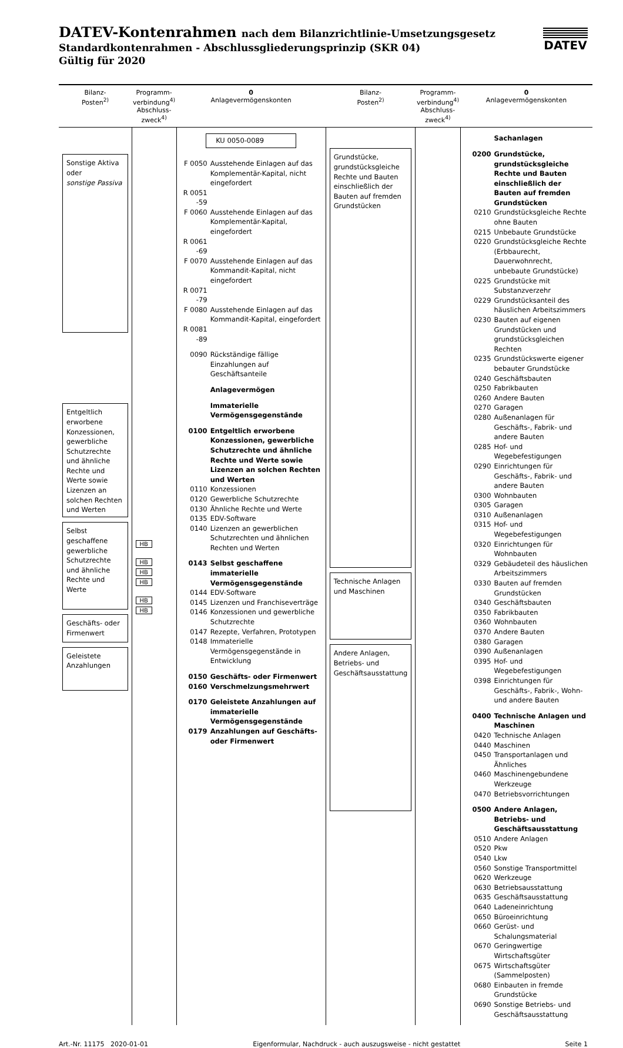DATEV-Kontenrahmen nach dem Bilanzrichtlinie-Umsetzungsgesetz
Standardkontenrahmen - Abschlussgliederungsprinzip (SKR 04)
Gültig für 2020
DATEV
| Bilanz- Posten<sup>2)</sup> | Programm- verbindung<sup>4)</sup> Abschluss- zweck<sup>4)</sup> | 0 Anlagevermögenskonten | Bilanz- Posten<sup>2)</sup> | Programm- verbindung<sup>4)</sup> Abschluss- zweck<sup>4)</sup> | 0 Anlagevermögenskonten |
| --- | --- | --- | --- | --- | --- |
| Sonstige Aktiva oder sonstige Passiva Entgeltlich erworbene Konzessionen, gewerbliche Schutzrechte und ähnliche Rechte und Werte sowie Lizenzen an solchen Rechten und Werten Selbst geschaffene gewerbliche Schutzrechte und ähnliche Rechte und Werte Geschäfts- oder Firmenwert Geleistete Anzahlungen | HB HB HB HB HB HB | KU 0050-0089 F 0050 Ausstehende Einlagen auf das Komplementär-Kapital, nicht eingefordert R 0051 -59 F 0060 Ausstehende Einlagen auf das Komplementär-Kapital, eingefordert R 0061 -69 F 0070 Ausstehende Einlagen auf das Kommandit-Kapital, nicht eingefordert R 0071 -79 F 0080 Ausstehende Einlagen auf das Kommandit-Kapital, eingefordert R 0081 -89 0090 Rückständige fällige Einzahlungen auf Geschäftsanteile Anlagevermögen Immaterielle Vermögensgegenstände 0100 Entgeltlich erworbene Konzessionen, gewerbliche Schutzrechte und ähnliche Rechte und Werte sowie Lizenzen an solchen Rechten und Werten 0110 Konzessionen 0120 Gewerbliche Schutzrechte 0130 Ähnliche Rechte und Werte 0135 EDV-Software 0140 Lizenzen an gewerblichen Schutzrechten und ähnlichen Rechten und Werten 0143 Selbst geschaffene immaterielle Vermögensgegenstände 0144 EDV-Software 0145 Lizenzen und Franchiseverträge 0146 Konzessionen und gewerbliche Schutzrechte 0147 Rezepte, Verfahren, Prototypen 0148 Immaterielle Vermögensgegenstände in Entwicklung 0150 Geschäfts- oder Firmenwert 0160 Verschmelzungsmehrwert 0170 Geleistete Anzahlungen auf immaterielle Vermögensgegenstände 0179 Anzahlungen auf Geschäfts- oder Firmenwert | Grundstücke, grundstücksgleiche Rechte und Bauten einschließlich der Bauten auf fremden Grundstücken Technische Anlagen und Maschinen Andere Anlagen, Betriebs- und Geschäftsausstattung | | Sachanlagen 0200 Grundstücke, grundstücksgleiche Rechte und Bauten einschließlich der Bauten auf fremden Grundstücken 0210 Grundstücksgleiche Rechte ohne Bauten 0215 Unbebaute Grundstücke 0220 Grundstücksgleiche Rechte (Erbbaurecht, Dauerwohnrecht, unbebaute Grundstücke) 0225 Grundstücke mit Substanzverzehr 0229 Grundstücksanteil des häuslichen Arbeitszimmers 0230 Bauten auf eigenen Grundstücken und grundstücksgleichen Rechten 0235 Grundstückswerte eigener bebauter Grundstücke 0240 Geschäftsbauten 0250 Fabrikbauten 0260 Andere Bauten 0270 Garagen 0280 Außenanlagen für Geschäfts-, Fabrik- und andere Bauten 0285 Hof- und Wegebefestigungen 0290 Einrichtungen für Geschäfts-, Fabrik- und andere Bauten 0300 Wohnbauten 0305 Garagen 0310 Außenanlagen 0315 Hof- und Wegebefestigungen 0320 Einrichtungen für Wohnbauten 0329 Gebäudeteil des häuslichen Arbeitszimmers 0330 Bauten auf fremden Grundstücken 0340 Geschäftsbauten 0350 Fabrikbauten 0360 Wohnbauten 0370 Andere Bauten 0380 Garagen 0390 Außenanlagen 0395 Hof- und Wegebefestigungen 0398 Einrichtungen für Geschäfts-, Fabrik-, Wohn- und andere Bauten 0400 Technische Anlagen und Maschinen 0420 Technische Anlagen 0440 Maschinen 0450 Transportanlagen und Ähnliches 0460 Maschinengebundene Werkzeuge 0470 Betriebsvorrichtungen 0500 Andere Anlagen, Betriebs- und Geschäftsausstattung 0510 Andere Anlagen 0520 Pkw 0540 Lkw 0560 Sonstige Transportmittel 0620 Werkzeuge 0630 Betriebsausstattung 0635 Geschäftsausstattung 0640 Ladeneinrichtung 0650 Büroeinrichtung 0660 Gerüst- und Schalungsmaterial 0670 Geringwertige Wirtschaftsgüter 0675 Wirtschaftsgüter (Sammelposten) 0680 Einbauten in fremde Grundstücke 0690 Sonstige Betriebs- und Geschäftsausstattung |
Art.-Nr. 11175 2020-01-01 Eigenformular, Nachdruck - auch auszugsweise - nicht gestattet Seite 1